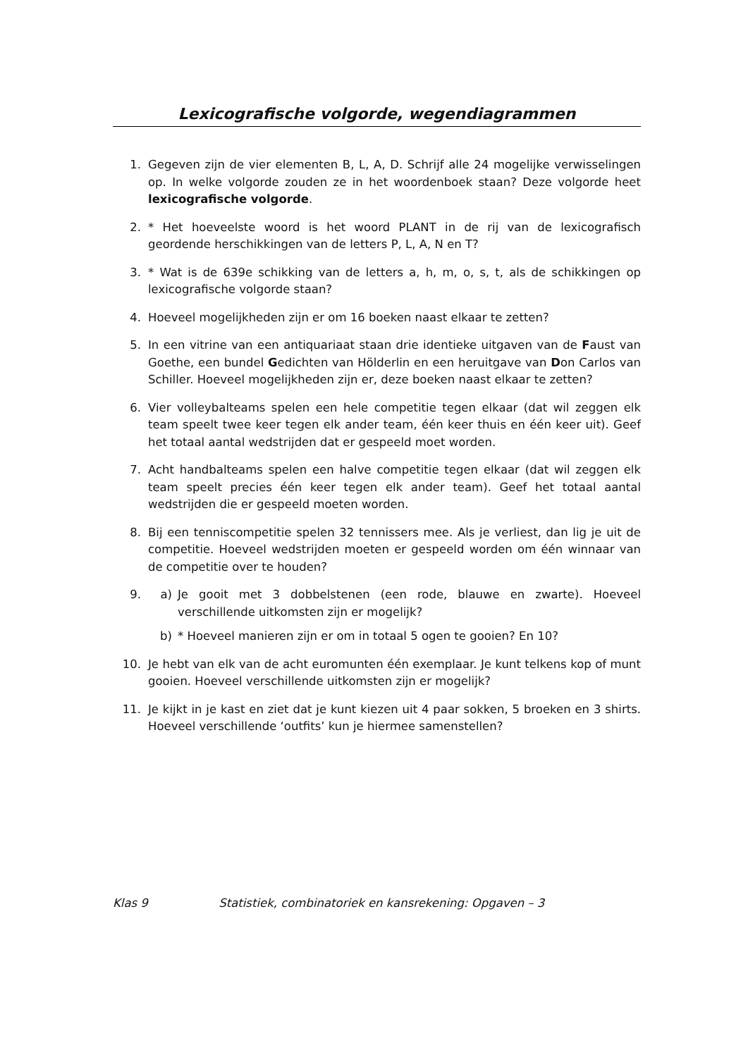Lexicografische volgorde, wegendiagrammen
1. Gegeven zijn de vier elementen B, L, A, D. Schrijf alle 24 mogelijke verwisselingen op. In welke volgorde zouden ze in het woordenboek staan? Deze volgorde heet lexicografische volgorde.
2. * Het hoeveelste woord is het woord PLANT in de rij van de lexicografisch geordende herschikkingen van de letters P, L, A, N en T?
3. * Wat is de 639e schikking van de letters a, h, m, o, s, t, als de schikkingen op lexicografische volgorde staan?
4. Hoeveel mogelijkheden zijn er om 16 boeken naast elkaar te zetten?
5. In een vitrine van een antiquariaat staan drie identieke uitgaven van de Faust van Goethe, een bundel Gedichten van Hölderlin en een heruitgave van Don Carlos van Schiller. Hoeveel mogelijkheden zijn er, deze boeken naast elkaar te zetten?
6. Vier volleybalteams spelen een hele competitie tegen elkaar (dat wil zeggen elk team speelt twee keer tegen elk ander team, één keer thuis en één keer uit). Geef het totaal aantal wedstrijden dat er gespeeld moet worden.
7. Acht handbalteams spelen een halve competitie tegen elkaar (dat wil zeggen elk team speelt precies één keer tegen elk ander team). Geef het totaal aantal wedstrijden die er gespeeld moeten worden.
8. Bij een tenniscompetitie spelen 32 tennissers mee. Als je verliest, dan lig je uit de competitie. Hoeveel wedstrijden moeten er gespeeld worden om één winnaar van de competitie over te houden?
9. a) Je gooit met 3 dobbelstenen (een rode, blauwe en zwarte). Hoeveel verschillende uitkomsten zijn er mogelijk?
b) * Hoeveel manieren zijn er om in totaal 5 ogen te gooien? En 10?
10. Je hebt van elk van de acht euromunten één exemplaar. Je kunt telkens kop of munt gooien. Hoeveel verschillende uitkomsten zijn er mogelijk?
11. Je kijkt in je kast en ziet dat je kunt kiezen uit 4 paar sokken, 5 broeken en 3 shirts. Hoeveel verschillende ‘outfits’ kun je hiermee samenstellen?
Klas 9 Statistiek, combinatoriek en kansrekening: Opgaven – 3